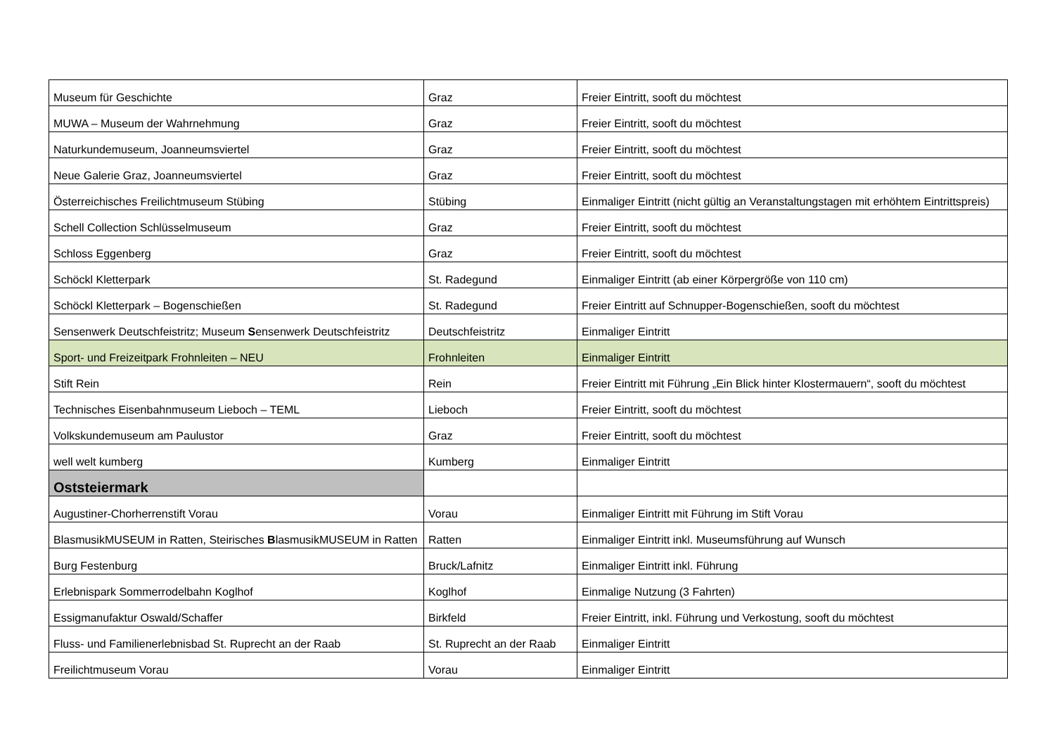| Museum für Geschichte | Graz | Freier Eintritt, sooft du möchtest |
| MUWA – Museum der Wahrnehmung | Graz | Freier Eintritt, sooft du möchtest |
| Naturkundemuseum, Joanneumsviertel | Graz | Freier Eintritt, sooft du möchtest |
| Neue Galerie Graz, Joanneumsviertel | Graz | Freier Eintritt, sooft du möchtest |
| Österreichisches Freilichtmuseum Stübing | Stübing | Einmaliger Eintritt (nicht gültig an Veranstaltungstagen mit erhöhtem Eintrittspreis) |
| Schell Collection Schlüsselmuseum | Graz | Freier Eintritt, sooft du möchtest |
| Schloss Eggenberg | Graz | Freier Eintritt, sooft du möchtest |
| Schöckl Kletterpark | St. Radegund | Einmaliger Eintritt (ab einer Körpergröße von 110 cm) |
| Schöckl Kletterpark – Bogenschießen | St. Radegund | Freier Eintritt auf Schnupper-Bogenschießen, sooft du möchtest |
| Sensenwerk Deutschfeistritz; Museum S ensenwerk Deutschfeistritz | Deutschfeistritz | Einmaliger Eintritt |
| Sport- und Freizeitpark Frohnleiten – NEU | Frohnleiten | Einmaliger Eintritt |
| Stift Rein | Rein | Freier Eintritt mit Führung „Ein Blick hinter Klostermauern“, sooft du möchtest |
| Technisches Eisenbahnmuseum Lieboch – TEML | Lieboch | Freier Eintritt, sooft du möchtest |
| Volkskundemuseum am Paulustor | Graz | Freier Eintritt, sooft du möchtest |
| well welt kumberg | Kumberg | Einmaliger Eintritt |
| Oststeiermark | | |
| Augustiner-Chorherrenstift Vorau | Vorau | Einmaliger Eintritt mit Führung im Stift Vorau |
| BlasmusikMUSEUM in Ratten, Steirisches B lasmusikMUSEUM in Ratten | Ratten | Einmaliger Eintritt inkl. Museumsführung auf Wunsch |
| Burg Festenburg | Bruck/Lafnitz | Einmaliger Eintritt inkl. Führung |
| Erlebnispark Sommerrodelbahn Koglhof | Koglhof | Einmalige Nutzung (3 Fahrten) |
| Essigmanufaktur Oswald/Schaffer | Birkfeld | Freier Eintritt, inkl. Führung und Verkostung, sooft du möchtest |
| Fluss- und Familienerlebnisbad St. Ruprecht an der Raab | St. Ruprecht an der Raab | Einmaliger Eintritt |
| Freilichtmuseum Vorau | Vorau | Einmaliger Eintritt |